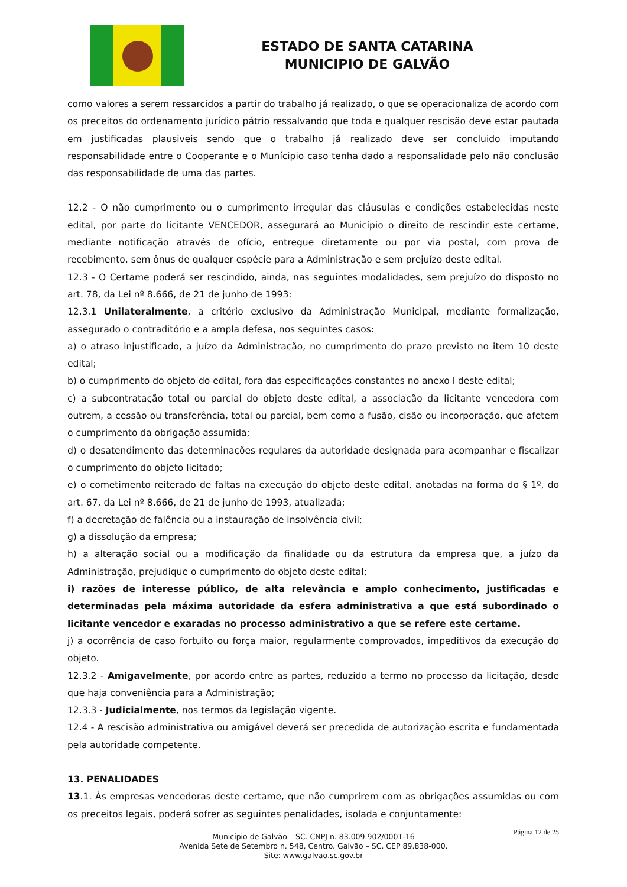ESTADO DE SANTA CATARINA
MUNICIPIO DE GALVÃO
como valores a serem ressarcidos a partir do trabalho já realizado, o que se operacionaliza de acordo com os preceitos do ordenamento jurídico pátrio ressalvando que toda e qualquer rescisão deve estar pautada em justificadas plausiveis sendo que o trabalho já realizado deve ser concluido imputando responsabilidade entre o Cooperante e o Munícipio caso tenha dado a responsalidade pelo não conclusão das responsabilidade de uma das partes.
12.2 - O não cumprimento ou o cumprimento irregular das cláusulas e condições estabelecidas neste edital, por parte do licitante VENCEDOR, assegurará ao Município o direito de rescindir este certame, mediante notificação através de ofício, entregue diretamente ou por via postal, com prova de recebimento, sem ônus de qualquer espécie para a Administração e sem prejuízo deste edital.
12.3 - O Certame poderá ser rescindido, ainda, nas seguintes modalidades, sem prejuízo do disposto no art. 78, da Lei nº 8.666, de 21 de junho de 1993:
12.3.1 Unilateralmente, a critério exclusivo da Administração Municipal, mediante formalização, assegurado o contraditório e a ampla defesa, nos seguintes casos:
a) o atraso injustificado, a juízo da Administração, no cumprimento do prazo previsto no item 10 deste edital;
b) o cumprimento do objeto do edital, fora das especificações constantes no anexo l deste edital;
c) a subcontratação total ou parcial do objeto deste edital, a associação da licitante vencedora com outrem, a cessão ou transferência, total ou parcial, bem como a fusão, cisão ou incorporação, que afetem o cumprimento da obrigação assumida;
d) o desatendimento das determinações regulares da autoridade designada para acompanhar e fiscalizar o cumprimento do objeto licitado;
e) o cometimento reiterado de faltas na execução do objeto deste edital, anotadas na forma do § 1º, do art. 67, da Lei nº 8.666, de 21 de junho de 1993, atualizada;
f) a decretação de falência ou a instauração de insolvência civil;
g) a dissolução da empresa;
h) a alteração social ou a modificação da finalidade ou da estrutura da empresa que, a juízo da Administração, prejudique o cumprimento do objeto deste edital;
i) razões de interesse público, de alta relevância e amplo conhecimento, justificadas e determinadas pela máxima autoridade da esfera administrativa a que está subordinado o licitante vencedor e exaradas no processo administrativo a que se refere este certame.
j) a ocorrência de caso fortuito ou força maior, regularmente comprovados, impeditivos da execução do objeto.
12.3.2 - Amigavelmente, por acordo entre as partes, reduzido a termo no processo da licitação, desde que haja conveniência para a Administração;
12.3.3 - Judicialmente, nos termos da legislação vigente.
12.4 - A rescisão administrativa ou amigável deverá ser precedida de autorização escrita e fundamentada pela autoridade competente.
13. PENALIDADES
13.1. Às empresas vencedoras deste certame, que não cumprirem com as obrigações assumidas ou com os preceitos legais, poderá sofrer as seguintes penalidades, isolada e conjuntamente:
Página 12 de 25
Município de Galvão – SC. CNPJ n. 83.009.902/0001-16
Avenida Sete de Setembro n. 548, Centro. Galvão – SC. CEP 89.838-000.
Site: www.galvao.sc.gov.br